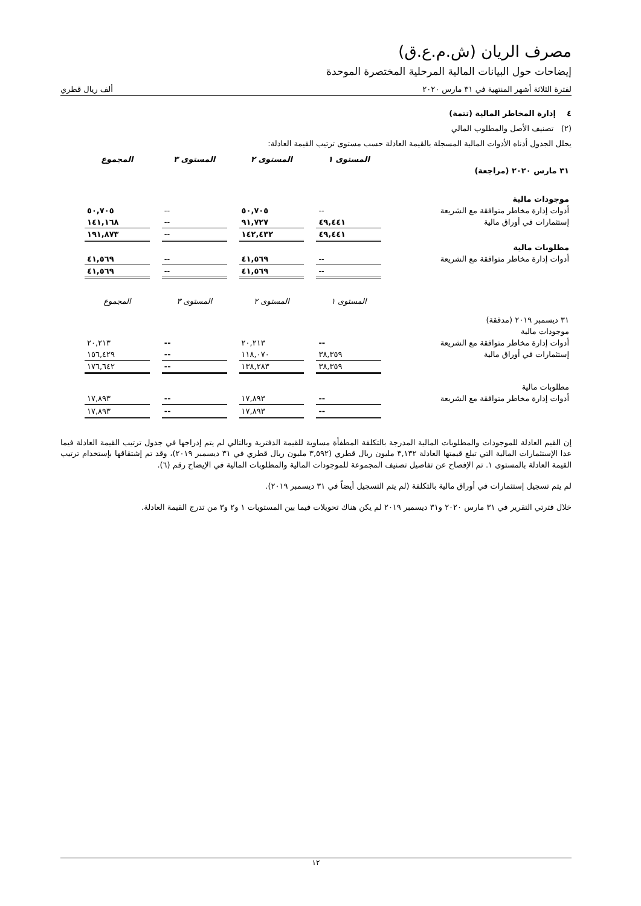مصرف الريان (ش.م.ع.ق)
إيضاحات حول البيانات المالية المرحلية المختصرة الموحدة
لفترة الثلاثة أشهر المنتهية في ٣١ مارس ٢٠٢٠ ألف ريال قطري
٤ إدارة المخاطر المالية (تتمة)
(٢) تصنيف الأصل والمطلوب المالي
يحلل الجدول أدناه الأدوات المالية المسجلة بالقيمة العادلة حسب مستوى ترتيب القيمة العادلة:
| | المستوى ١ | المستوى ٢ | المستوى ٣ | المجموع |
| ٣١ مارس ٢٠٢٠ (مراجعة) | | | | |
| موجودات مالية | | | | |
| أدوات إدارة مخاطر متوافقة مع الشريعة | -- | ٥٠,٧٠٥ | -- | ٥٠,٧٠٥ |
| إستثمارات في أوراق مالية | ٤٩,٤٤١ | ٩١,٧٢٧ | -- | ١٤١,١٦٨ |
| | ٤٩,٤٤١ | ١٤٢,٤٣٢ | -- | ١٩١,٨٧٣ |
| مطلوبات مالية | | | | |
| أدوات إدارة مخاطر متوافقة مع الشريعة | -- | ٤١,٥٦٩ | -- | ٤١,٥٦٩ |
| | -- | ٤١,٥٦٩ | -- | ٤١,٥٦٩ |
| | المستوى ١ | المستوى ٢ | المستوى ٣ | المجموع |
| ٣١ ديسمبر ٢٠١٩ (مدققة) | | | | |
| موجودات مالية | | | | |
| أدوات إدارة مخاطر متوافقة مع الشريعة | -- | ٢٠,٢١٣ | -- | ٢٠,٢١٣ |
| إستثمارات في أوراق مالية | ٣٨,٣٥٩ | ١١٨,٠٧٠ | -- | ١٥٦,٤٢٩ |
| | ٣٨,٣٥٩ | ١٣٨,٢٨٣ | -- | ١٧٦,٦٤٢ |
| مطلوبات مالية | | | | |
| أدوات إدارة مخاطر متوافقة مع الشريعة | -- | ١٧,٨٩٣ | -- | ١٧,٨٩٣ |
| | -- | ١٧,٨٩٣ | -- | ١٧,٨٩٣ |
إن القيم العادلة للموجودات والمطلوبات المالية المدرجة بالتكلفة المطفأة مساوية للقيمة الدفترية وبالتالي لم يتم إدراجها في جدول ترتيب القيمة العادلة فيما عدا الإستثمارات المالية التي تبلغ قيمتها العادلة ٣,١٣٢ مليون ريال قطري (٣,٥٩٢ مليون ريال قطري في ٣١ ديسمبر ٢٠١٩)، وقد تم إشتقاقها بإستخدام ترتيب القيمة العادلة بالمستوى ١. تم الإفصاح عن تفاصيل تصنيف المجموعة للموجودات المالية والمطلوبات المالية في الإيضاح رقم (٦).
لم يتم تسجيل إستثمارات في أوراق مالية بالتكلفة (لم يتم التسجيل أيضاً في ٣١ ديسمبر ٢٠١٩).
خلال فترتي التقرير في ٣١ مارس ٢٠٢٠ و٣١ ديسمبر ٢٠١٩ لم يكن هناك تحويلات فيما بين المستويات ١ و٢ و٣ من تدرج القيمة العادلة.
١٢